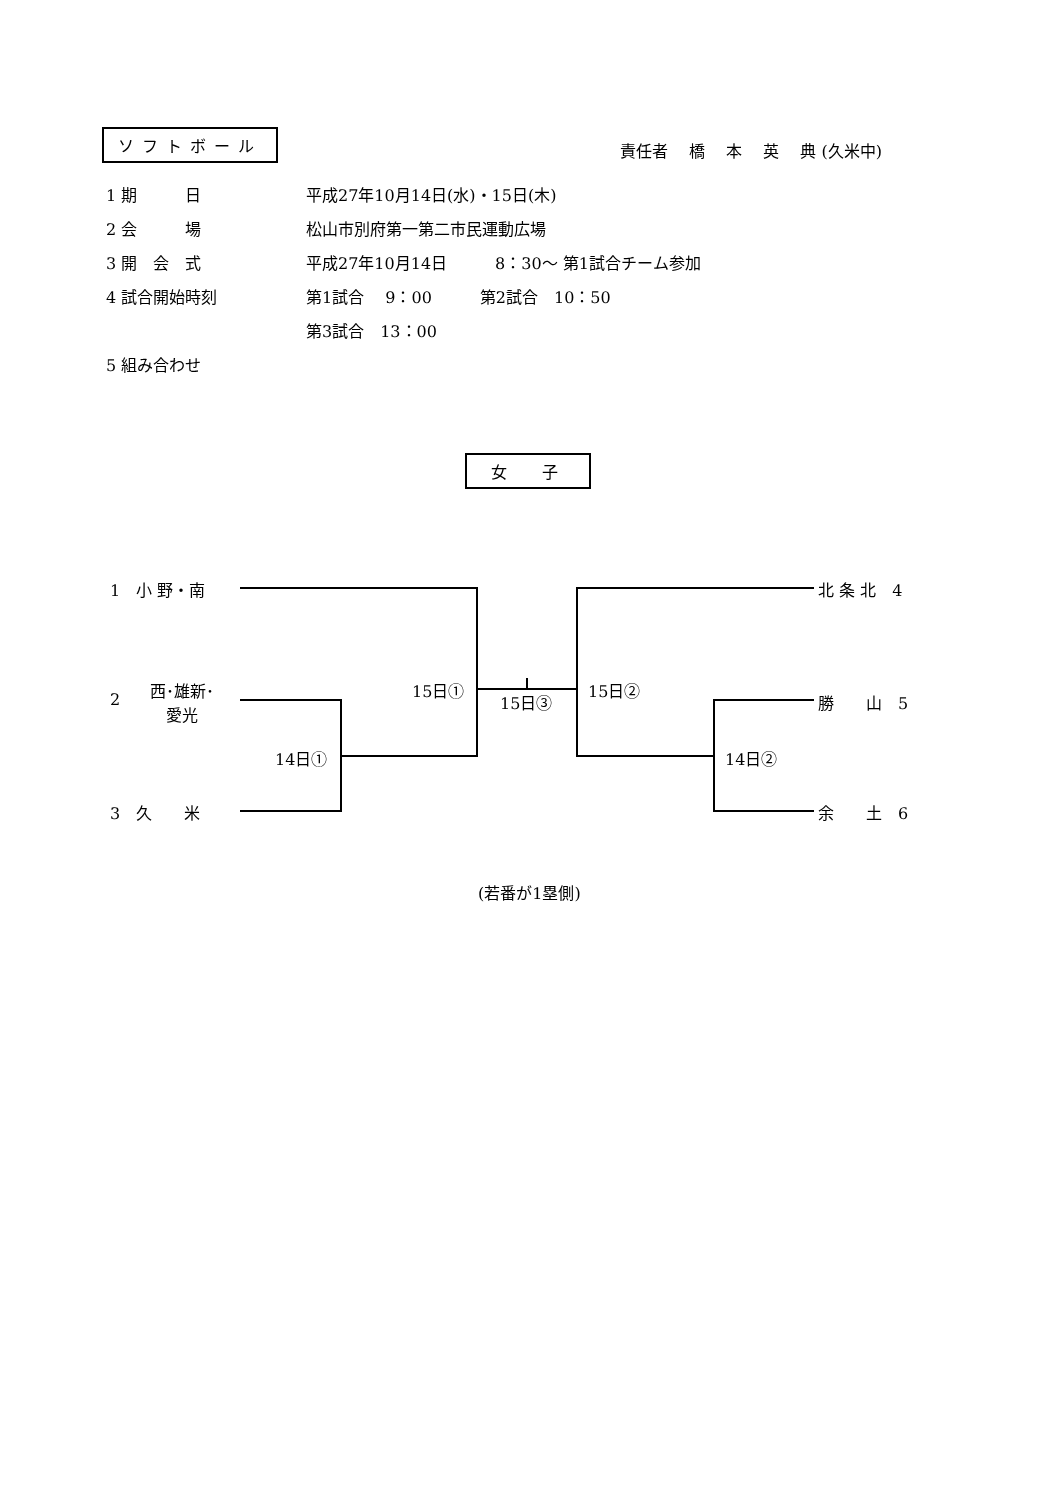ソフトボール
責任者　 橋　 本　 英　 典 (久米中)
1 期　　　日 平成27年10月14日(水)・15日(木)
2 会　　　場 松山市別府第一第二市民運動広場
3 開　会　式 平成27年10月14日　　　8：30～ 第1試合チーム参加
4 試合開始時刻 第1試合　 9：00　　　第2試合　10：50
第3試合　13：00
5 組み合わせ
女 子
1　小 野・南
2
西･雄新･
愛光
3　久　　米
北 条 北　4
勝　　山　5
余　　土　6
15日①
15日③
15日②
14日① 14日②
(若番が1塁側)